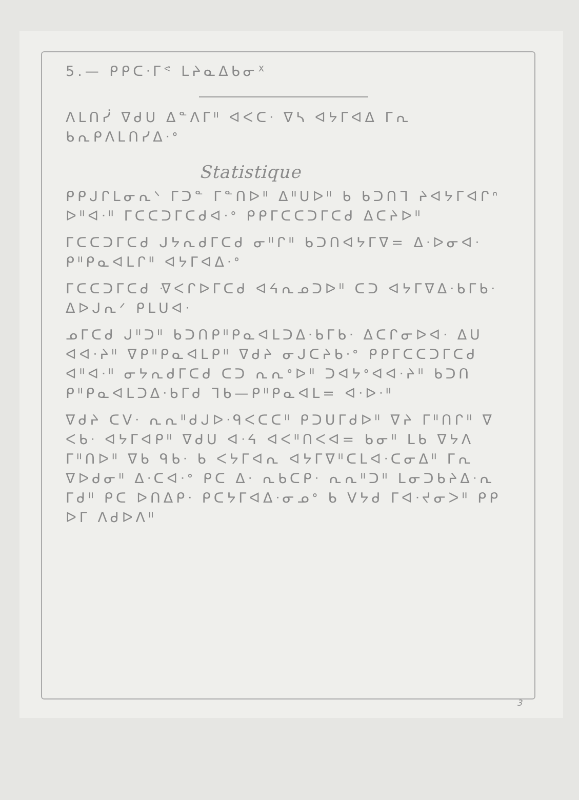5.— ᑭᑭᑕᐧᒥᕝ ᒪᔨᓇᐃᑲᓂᕽ
ᐱᒪᑎᓰ ᐁᑯᑌ ᐃᓐᐱᒥᐦ ᐊᐸᑕᐧ ᐁᓴ ᐊᔭᒥᐊᐃ ᒥᕆ ᑲᕆᑭᐱᒪᑎᓯᐃᐧᐤ
Statistique
ᑭᑭᒍᒋᒪᓂᕆᐠ ᒥᑐᓐ ᒥᓐᑎᐅᐦ ᐃᐦᑌᐅᐦ ᑲ ᑲᑐᑎᒣ ᔨᐊᔭᒥᐊᒋᐢ ᐅᐦᐊᐧᐦ ᒥᑕᑕᑐᒥᑕᑯᐊᐧᐤ ᑭᑭᒥᑕᑕᑐᒥᑕᑯ ᐃᑕᔨᐅᐦ
ᒥᑕᑕᑐᒥᑕᑯ ᒍᔭᕆᑯᒥᑕᑯ ᓂᐦᒋᐦ ᑲᑐᑎᐊᔭᒥᐁ= ᐃᐧᐅᓂᐊᐧ ᑭᐦᑭᓇᐊᒪᒋᐦ ᐊᔭᒥᐊᐃᐧᐤ
ᒥᑕᑕᑐᒥᑕᑯ ᐌᐸᒋᐅᒥᑕᑯ ᐊᔦᕆᓄᑐᐅᐦ ᑕᑐ ᐊᔭᒥᐁᐃᐧᑲᒥᑲᐧ ᐃᐅᒍᕆᐟ ᑭᒪᑌᐊᐧ
ᓄᒥᑕᑯ ᒍᐦᑐᐦ ᑲᑐᑎᑭᐦᑭᓇᐊᒪᑐᐃᐧᑲᒥᑲᐧ ᐃᑕᒋᓂᐅᐊᐧ ᐃᑌ ᐊᐊᐧᔨᐦ ᐁᑭᐦᑭᓇᐊᒪᑭᐦ ᐁᑯᔨ ᓂᒍᑕᔨᑲᐧᐤ ᑭᑭᒥᑕᑕᑐᒥᑕᑯ ᐊᐦᐊᐧᐦ ᓂᔭᕆᑯᒥᑕᑯ ᑕᑐ ᕆᕆᐤᐅᐦ ᑐᐊᔭᐤᐊᐊᐧᔨᐦ ᑲᑐᑎ ᑭᐦᑭᓇᐊᒪᑐᐃᐧᑲᒥᑯ ᒣᑲ—ᑭᐦᑭᓇᐊᒪ= ᐊᐧᐅᐧᐦ
ᐁᑯᔨ ᑕᐯᐧ ᕆᕆᐦᑯᒍᐅᐧᑫᐸᑕᑕᐦ ᑭᑐᑌᒥᑯᐅᐦ ᐁᔨ ᒥᐦᑎᒋᐦ ᐁ ᐸᑲᐧ ᐊᔭᒥᐊᑭᐦ ᐁᑯᑌ ᐊᐧᔦ ᐊᐸᐦᑎᐸᐊ= ᑲᓂᐦ ᒪᑲ ᐁᔭᐱ ᒥᐦᑎᐅᐦ ᐁᑲ ᑫᑲᐧ ᑲ ᐸᔭᒥᐊᕆ ᐊᔭᒥᐁᐦᑕᒪᐊᐧᑕᓂᐃᐦ ᒥᕆ ᐁᐅᑯᓂᐦ ᐃᐧᑕᐊᐧᐤ ᑭᑕ ᐃᐧ ᕆᑲᑕᑭᐧ ᕆᕆᐦᑐᐦ ᒪᓂᑐᑲᔨᐃᐧᕆ ᒥᑯᐦ ᑭᑕ ᐅᑎᐃᑭᐧ ᑭᑕᔭᒥᐊᐃᐧᓂᓄᐤ ᑲ ᐯᔭᑯ ᒥᐊᐧᔪᓂᐳᐦ ᑭᑭ ᐅᒥ ᐱᑯᐅᐱᐦ
3